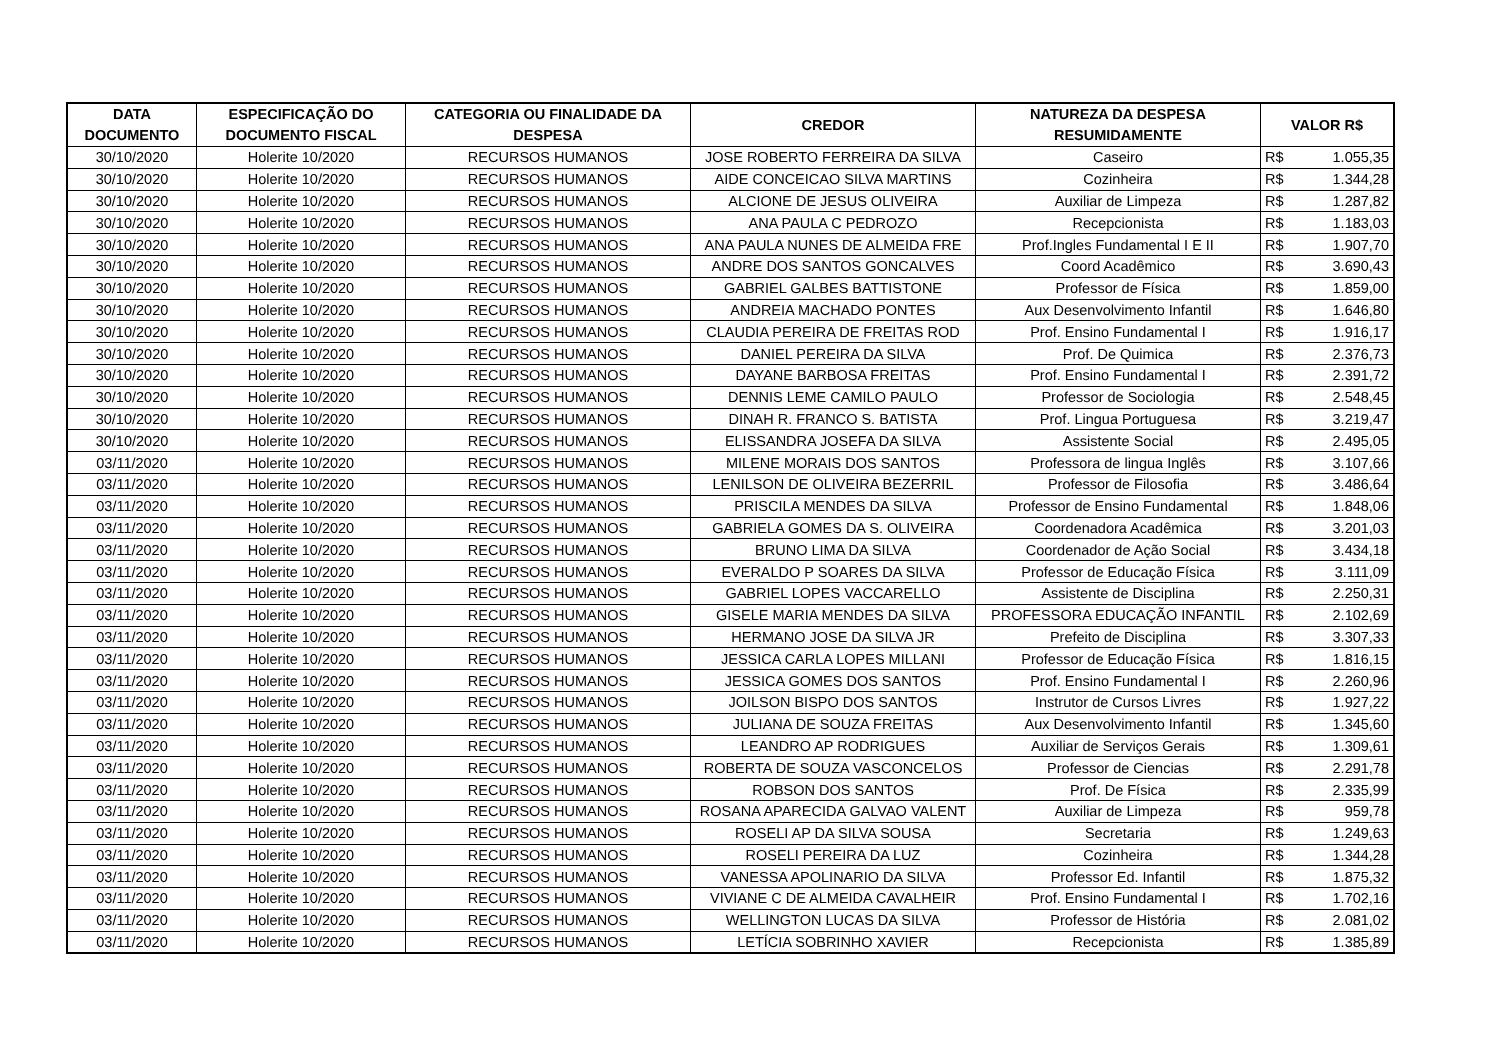| DATA DOCUMENTO | ESPECIFICAÇÃO DO DOCUMENTO FISCAL | CATEGORIA OU FINALIDADE DA DESPESA | CREDOR | NATUREZA DA DESPESA RESUMIDAMENTE | VALOR R$ | |
| --- | --- | --- | --- | --- | --- | --- |
| 30/10/2020 | Holerite 10/2020 | RECURSOS HUMANOS | JOSE ROBERTO FERREIRA DA SILVA | Caseiro | R$ | 1.055,35 |
| 30/10/2020 | Holerite 10/2020 | RECURSOS HUMANOS | AIDE CONCEICAO SILVA MARTINS | Cozinheira | R$ | 1.344,28 |
| 30/10/2020 | Holerite 10/2020 | RECURSOS HUMANOS | ALCIONE DE JESUS OLIVEIRA | Auxiliar de Limpeza | R$ | 1.287,82 |
| 30/10/2020 | Holerite 10/2020 | RECURSOS HUMANOS | ANA PAULA C PEDROZO | Recepcionista | R$ | 1.183,03 |
| 30/10/2020 | Holerite 10/2020 | RECURSOS HUMANOS | ANA PAULA NUNES DE ALMEIDA FRE | Prof.Ingles Fundamental I E II | R$ | 1.907,70 |
| 30/10/2020 | Holerite 10/2020 | RECURSOS HUMANOS | ANDRE DOS SANTOS GONCALVES | Coord Acadêmico | R$ | 3.690,43 |
| 30/10/2020 | Holerite 10/2020 | RECURSOS HUMANOS | GABRIEL GALBES BATTISTONE | Professor de Física | R$ | 1.859,00 |
| 30/10/2020 | Holerite 10/2020 | RECURSOS HUMANOS | ANDREIA MACHADO PONTES | Aux Desenvolvimento Infantil | R$ | 1.646,80 |
| 30/10/2020 | Holerite 10/2020 | RECURSOS HUMANOS | CLAUDIA PEREIRA DE FREITAS ROD | Prof. Ensino Fundamental I | R$ | 1.916,17 |
| 30/10/2020 | Holerite 10/2020 | RECURSOS HUMANOS | DANIEL PEREIRA DA SILVA | Prof. De Quimica | R$ | 2.376,73 |
| 30/10/2020 | Holerite 10/2020 | RECURSOS HUMANOS | DAYANE BARBOSA FREITAS | Prof. Ensino Fundamental I | R$ | 2.391,72 |
| 30/10/2020 | Holerite 10/2020 | RECURSOS HUMANOS | DENNIS LEME CAMILO PAULO | Professor de Sociologia | R$ | 2.548,45 |
| 30/10/2020 | Holerite 10/2020 | RECURSOS HUMANOS | DINAH R. FRANCO S. BATISTA | Prof. Lingua Portuguesa | R$ | 3.219,47 |
| 30/10/2020 | Holerite 10/2020 | RECURSOS HUMANOS | ELISSANDRA JOSEFA DA SILVA | Assistente Social | R$ | 2.495,05 |
| 03/11/2020 | Holerite 10/2020 | RECURSOS HUMANOS | MILENE MORAIS DOS SANTOS | Professora de lingua Inglês | R$ | 3.107,66 |
| 03/11/2020 | Holerite 10/2020 | RECURSOS HUMANOS | LENILSON DE OLIVEIRA BEZERRIL | Professor de Filosofia | R$ | 3.486,64 |
| 03/11/2020 | Holerite 10/2020 | RECURSOS HUMANOS | PRISCILA MENDES DA SILVA | Professor de Ensino Fundamental | R$ | 1.848,06 |
| 03/11/2020 | Holerite 10/2020 | RECURSOS HUMANOS | GABRIELA GOMES DA S. OLIVEIRA | Coordenadora Acadêmica | R$ | 3.201,03 |
| 03/11/2020 | Holerite 10/2020 | RECURSOS HUMANOS | BRUNO LIMA DA SILVA | Coordenador de Ação Social | R$ | 3.434,18 |
| 03/11/2020 | Holerite 10/2020 | RECURSOS HUMANOS | EVERALDO P SOARES DA SILVA | Professor de Educação Física | R$ | 3.111,09 |
| 03/11/2020 | Holerite 10/2020 | RECURSOS HUMANOS | GABRIEL LOPES VACCARELLO | Assistente de Disciplina | R$ | 2.250,31 |
| 03/11/2020 | Holerite 10/2020 | RECURSOS HUMANOS | GISELE MARIA MENDES DA SILVA | PROFESSORA EDUCAÇÃO INFANTIL | R$ | 2.102,69 |
| 03/11/2020 | Holerite 10/2020 | RECURSOS HUMANOS | HERMANO JOSE DA SILVA JR | Prefeito de Disciplina | R$ | 3.307,33 |
| 03/11/2020 | Holerite 10/2020 | RECURSOS HUMANOS | JESSICA CARLA LOPES MILLANI | Professor de Educação Física | R$ | 1.816,15 |
| 03/11/2020 | Holerite 10/2020 | RECURSOS HUMANOS | JESSICA GOMES DOS SANTOS | Prof. Ensino Fundamental I | R$ | 2.260,96 |
| 03/11/2020 | Holerite 10/2020 | RECURSOS HUMANOS | JOILSON BISPO DOS SANTOS | Instrutor de Cursos Livres | R$ | 1.927,22 |
| 03/11/2020 | Holerite 10/2020 | RECURSOS HUMANOS | JULIANA DE SOUZA FREITAS | Aux Desenvolvimento Infantil | R$ | 1.345,60 |
| 03/11/2020 | Holerite 10/2020 | RECURSOS HUMANOS | LEANDRO AP RODRIGUES | Auxiliar de Serviços Gerais | R$ | 1.309,61 |
| 03/11/2020 | Holerite 10/2020 | RECURSOS HUMANOS | ROBERTA DE SOUZA VASCONCELOS | Professor de Ciencias | R$ | 2.291,78 |
| 03/11/2020 | Holerite 10/2020 | RECURSOS HUMANOS | ROBSON DOS SANTOS | Prof. De Física | R$ | 2.335,99 |
| 03/11/2020 | Holerite 10/2020 | RECURSOS HUMANOS | ROSANA APARECIDA GALVAO VALENT | Auxiliar de Limpeza | R$ | 959,78 |
| 03/11/2020 | Holerite 10/2020 | RECURSOS HUMANOS | ROSELI AP DA SILVA SOUSA | Secretaria | R$ | 1.249,63 |
| 03/11/2020 | Holerite 10/2020 | RECURSOS HUMANOS | ROSELI PEREIRA DA LUZ | Cozinheira | R$ | 1.344,28 |
| 03/11/2020 | Holerite 10/2020 | RECURSOS HUMANOS | VANESSA APOLINARIO DA SILVA | Professor Ed. Infantil | R$ | 1.875,32 |
| 03/11/2020 | Holerite 10/2020 | RECURSOS HUMANOS | VIVIANE C DE ALMEIDA CAVALHEIR | Prof. Ensino Fundamental I | R$ | 1.702,16 |
| 03/11/2020 | Holerite 10/2020 | RECURSOS HUMANOS | WELLINGTON LUCAS DA SILVA | Professor de História | R$ | 2.081,02 |
| 03/11/2020 | Holerite 10/2020 | RECURSOS HUMANOS | LETÍCIA SOBRINHO XAVIER | Recepcionista | R$ | 1.385,89 |